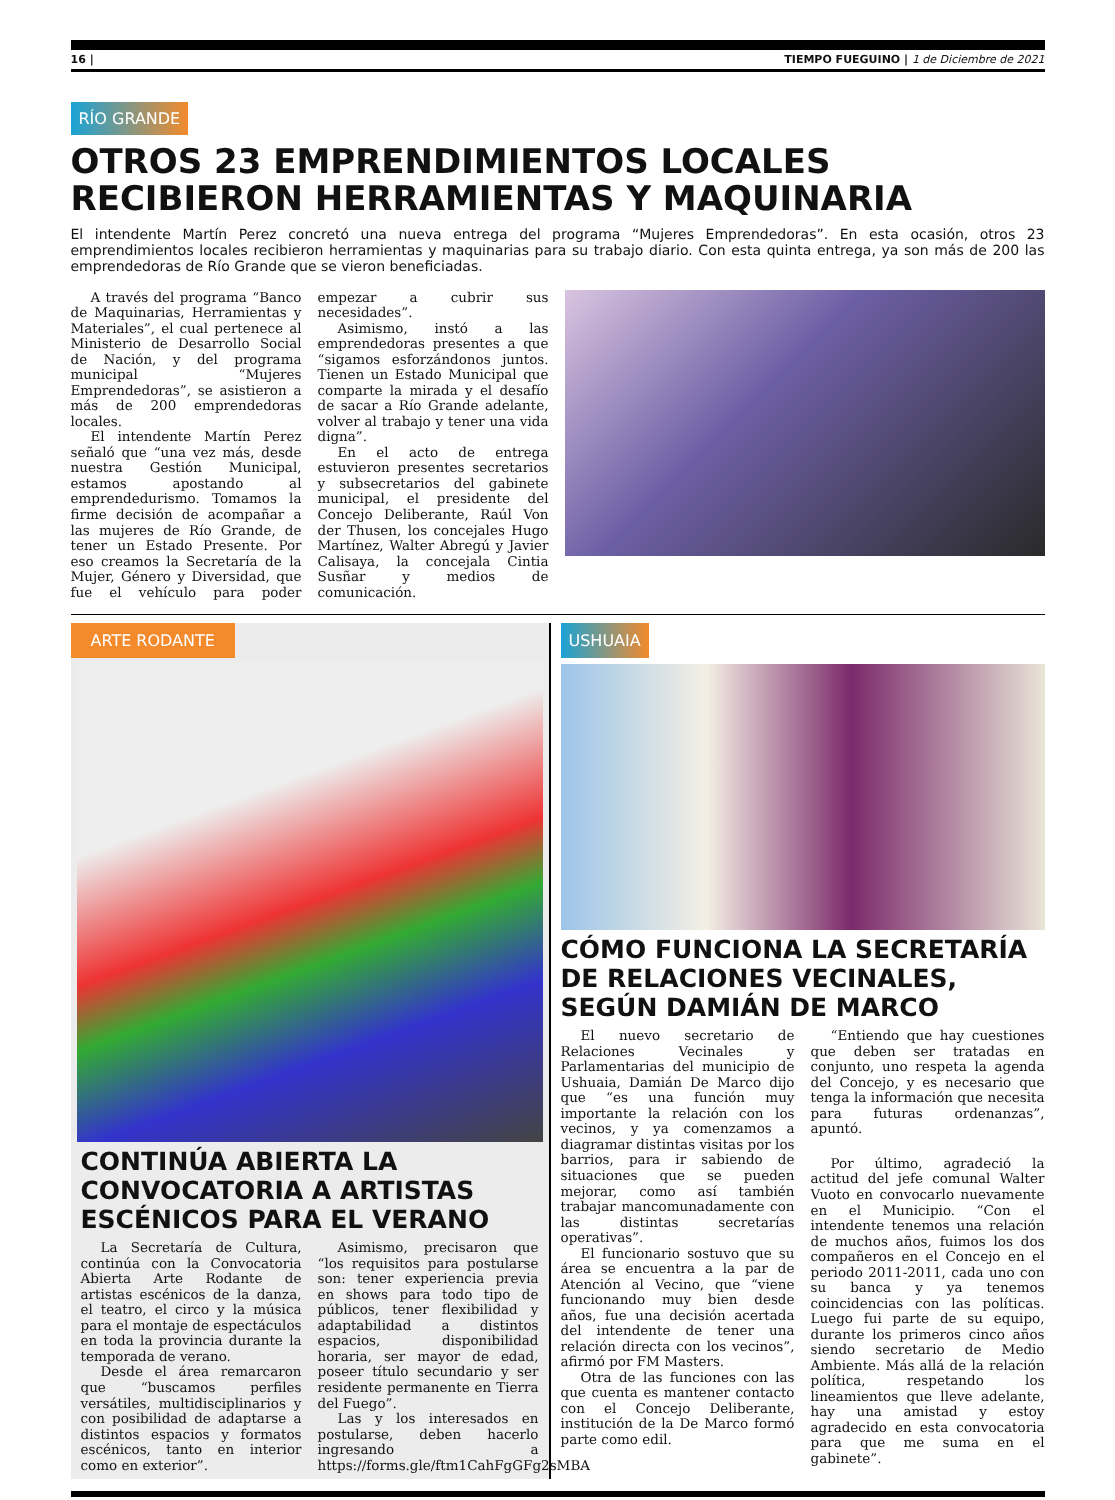16 | TIEMPO FUEGUINO | 1 de Diciembre de 2021
RÍO GRANDE
OTROS 23 EMPRENDIMIENTOS LOCALES RECIBIERON HERRAMIENTAS Y MAQUINARIA
El intendente Martín Perez concretó una nueva entrega del programa “Mujeres Emprendedoras”. En esta ocasión, otros 23 emprendimientos locales recibieron herramientas y maquinarias para su trabajo diario. Con esta quinta entrega, ya son más de 200 las emprendedoras de Río Grande que se vieron beneficiadas.
A través del programa “Banco de Maquinarias, Herramientas y Materiales”, el cual pertenece al Ministerio de Desarrollo Social de Nación, y del programa municipal “Mujeres Emprendedoras”, se asistieron a más de 200 emprendedoras locales.
El intendente Martín Perez señaló que “una vez más, desde nuestra Gestión Municipal, estamos apostando al emprendedurismo. Tomamos la firme decisión de acompañar a las mujeres de Río Grande, de tener un Estado Presente. Por eso creamos la Secretaría de la Mujer, Género y Diversidad, que fue el vehículo para poder empezar a cubrir sus necesidades”.
Asimismo, instó a las emprendedoras presentes a que “sigamos esforzándonos juntos. Tienen un Estado Municipal que comparte la mirada y el desafío de sacar a Río Grande adelante, volver al trabajo y tener una vida digna”.
En el acto de entrega estuvieron presentes secretarios y subsecretarios del gabinete municipal, el presidente del Concejo Deliberante, Raúl Von der Thusen, los concejales Hugo Martínez, Walter Abregú y Javier Calisaya, la concejala Cintia Susñar y medios de comunicación.
ARTE RODANTE
CONTINÚA ABIERTA LA CONVOCATORIA A ARTISTAS ESCÉNICOS PARA EL VERANO
La Secretaría de Cultura, continúa con la Convocatoria Abierta Arte Rodante de artistas escénicos de la danza, el teatro, el circo y la música para el montaje de espectáculos en toda la provincia durante la temporada de verano.
Desde el área remarcaron que “buscamos perfiles versátiles, multidisciplinarios y con posibilidad de adaptarse a distintos espacios y formatos escénicos, tanto en interior como en exterior”.
Asimismo, precisaron que “los requisitos para postularse son: tener experiencia previa en shows para todo tipo de públicos, tener flexibilidad y adaptabilidad a distintos espacios, disponibilidad horaria, ser mayor de edad, poseer título secundario y ser residente permanente en Tierra del Fuego”.
Las y los interesados en postularse, deben hacerlo ingresando a https://forms.gle/ftm1CahFgGFg2sMBA
USHUAIA
CÓMO FUNCIONA LA SECRETARÍA DE RELACIONES VECINALES, SEGÚN DAMIÁN DE MARCO
El nuevo secretario de Relaciones Vecinales y Parlamentarias del municipio de Ushuaia, Damián De Marco dijo que “es una función muy importante la relación con los vecinos, y ya comenzamos a diagramar distintas visitas por los barrios, para ir sabiendo de situaciones que se pueden mejorar, como así también trabajar mancomunadamente con las distintas secretarías operativas”.
El funcionario sostuvo que su área se encuentra a la par de Atención al Vecino, que “viene funcionando muy bien desde años, fue una decisión acertada del intendente de tener una relación directa con los vecinos”, afirmó por FM Masters.
Otra de las funciones con las que cuenta es mantener contacto con el Concejo Deliberante, institución de la De Marco formó parte como edil.
“Entiendo que hay cuestiones que deben ser tratadas en conjunto, uno respeta la agenda del Concejo, y es necesario que tenga la información que necesita para futuras ordenanzas”, apuntó.
Por último, agradeció la actitud del jefe comunal Walter Vuoto en convocarlo nuevamente en el Municipio. “Con el intendente tenemos una relación de muchos años, fuimos los dos compañeros en el Concejo en el periodo 2011-2011, cada uno con su banca y ya tenemos coincidencias con las políticas. Luego fui parte de su equipo, durante los primeros cinco años siendo secretario de Medio Ambiente. Más allá de la relación política, respetando los lineamientos que lleve adelante, hay una amistad y estoy agradecido en esta convocatoria para que me suma en el gabinete”.